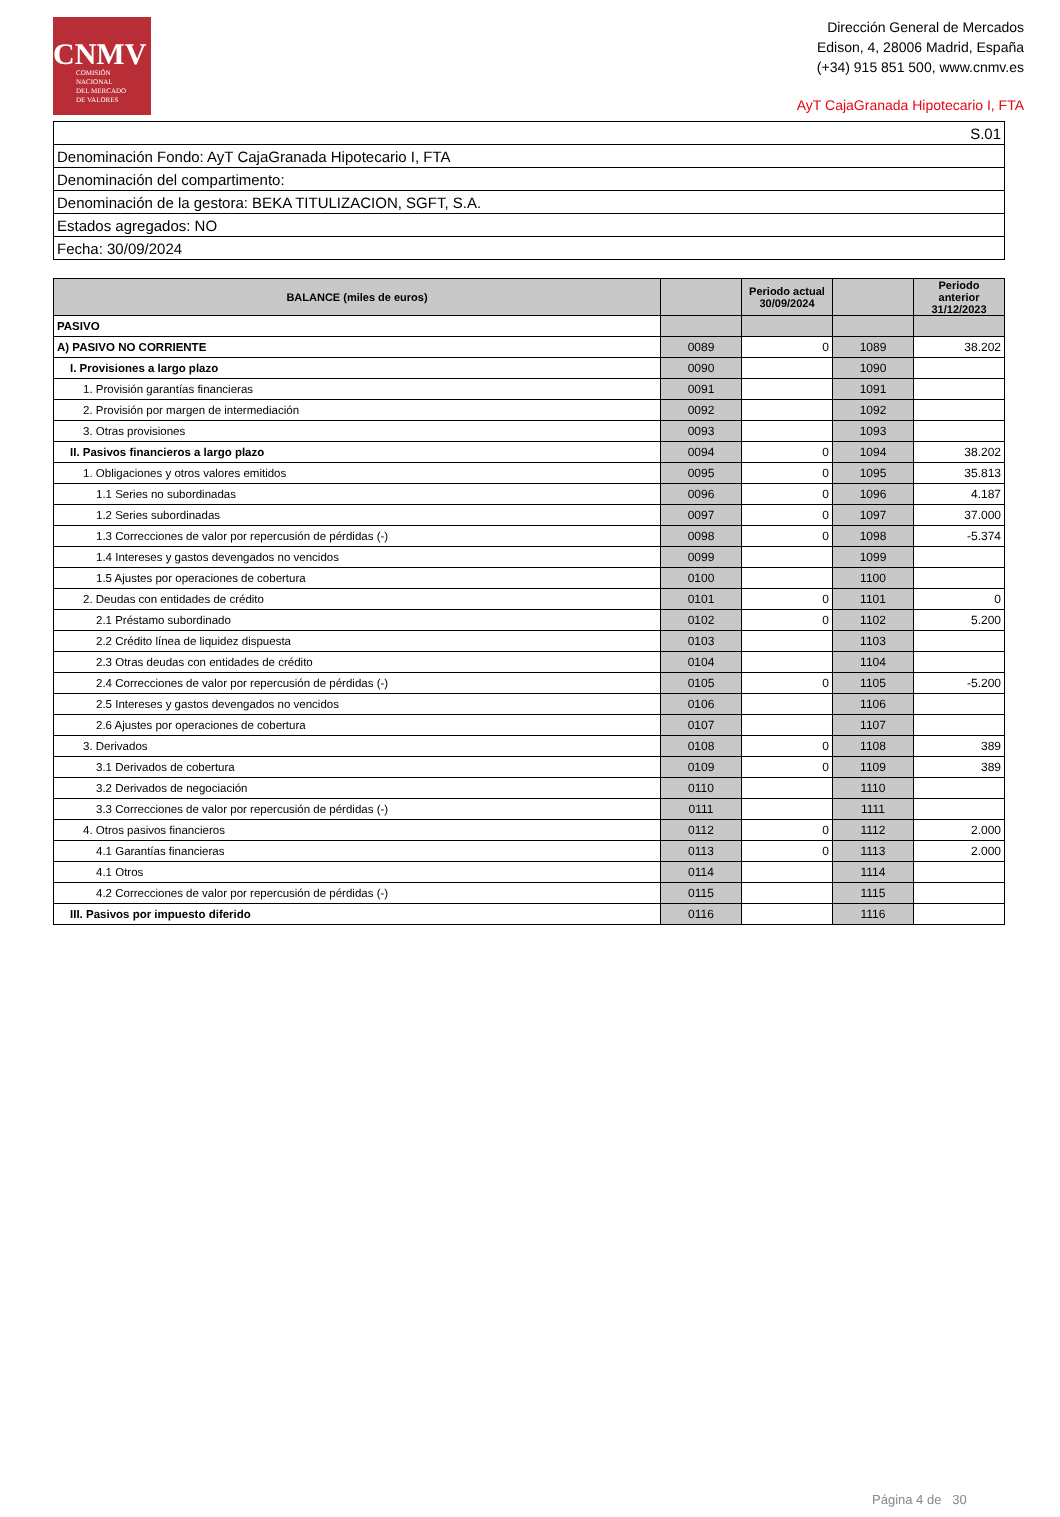CNMV
COMISIÓN
NACIONAL
DEL MERCADO
DE VALORES
Dirección General de Mercados
Edison, 4, 28006 Madrid, España
(+34) 915 851 500, www.cnmv.es
AyT CajaGranada Hipotecario I, FTA
| S.01 |
| Denominación Fondo: AyT CajaGranada Hipotecario I, FTA |
| Denominación del compartimento: |
| Denominación de la gestora: BEKA TITULIZACION, SGFT, S.A. |
| Estados agregados: NO |
| Fecha: 30/09/2024 |
| BALANCE (miles de euros) | | Periodo actual 30/09/2024 | | Periodo anterior 31/12/2023 |
| --- | --- | --- | --- | --- |
| PASIVO | | | | |
| A) PASIVO NO CORRIENTE | 0089 | 0 | 1089 | 38.202 |
| I. Provisiones a largo plazo | 0090 | | 1090 | |
| 1. Provisión garantías financieras | 0091 | | 1091 | |
| 2. Provisión por margen de intermediación | 0092 | | 1092 | |
| 3. Otras provisiones | 0093 | | 1093 | |
| II. Pasivos financieros a largo plazo | 0094 | 0 | 1094 | 38.202 |
| 1. Obligaciones y otros valores emitidos | 0095 | 0 | 1095 | 35.813 |
| 1.1 Series no subordinadas | 0096 | 0 | 1096 | 4.187 |
| 1.2 Series subordinadas | 0097 | 0 | 1097 | 37.000 |
| 1.3 Correcciones de valor por repercusión de pérdidas (-) | 0098 | 0 | 1098 | -5.374 |
| 1.4 Intereses y gastos devengados no vencidos | 0099 | | 1099 | |
| 1.5 Ajustes por operaciones de cobertura | 0100 | | 1100 | |
| 2. Deudas con entidades de crédito | 0101 | 0 | 1101 | 0 |
| 2.1 Préstamo subordinado | 0102 | 0 | 1102 | 5.200 |
| 2.2 Crédito línea de liquidez dispuesta | 0103 | | 1103 | |
| 2.3 Otras deudas con entidades de crédito | 0104 | | 1104 | |
| 2.4 Correcciones de valor por repercusión de pérdidas (-) | 0105 | 0 | 1105 | -5.200 |
| 2.5 Intereses y gastos devengados no vencidos | 0106 | | 1106 | |
| 2.6 Ajustes por operaciones de cobertura | 0107 | | 1107 | |
| 3. Derivados | 0108 | 0 | 1108 | 389 |
| 3.1 Derivados de cobertura | 0109 | 0 | 1109 | 389 |
| 3.2 Derivados de negociación | 0110 | | 1110 | |
| 3.3 Correcciones de valor por repercusión de pérdidas (-) | 0111 | | 1111 | |
| 4. Otros pasivos financieros | 0112 | 0 | 1112 | 2.000 |
| 4.1 Garantías financieras | 0113 | 0 | 1113 | 2.000 |
| 4.1 Otros | 0114 | | 1114 | |
| 4.2 Correcciones de valor por repercusión de pérdidas (-) | 0115 | | 1115 | |
| III. Pasivos por impuesto diferido | 0116 | | 1116 | |
Página 4 de 30